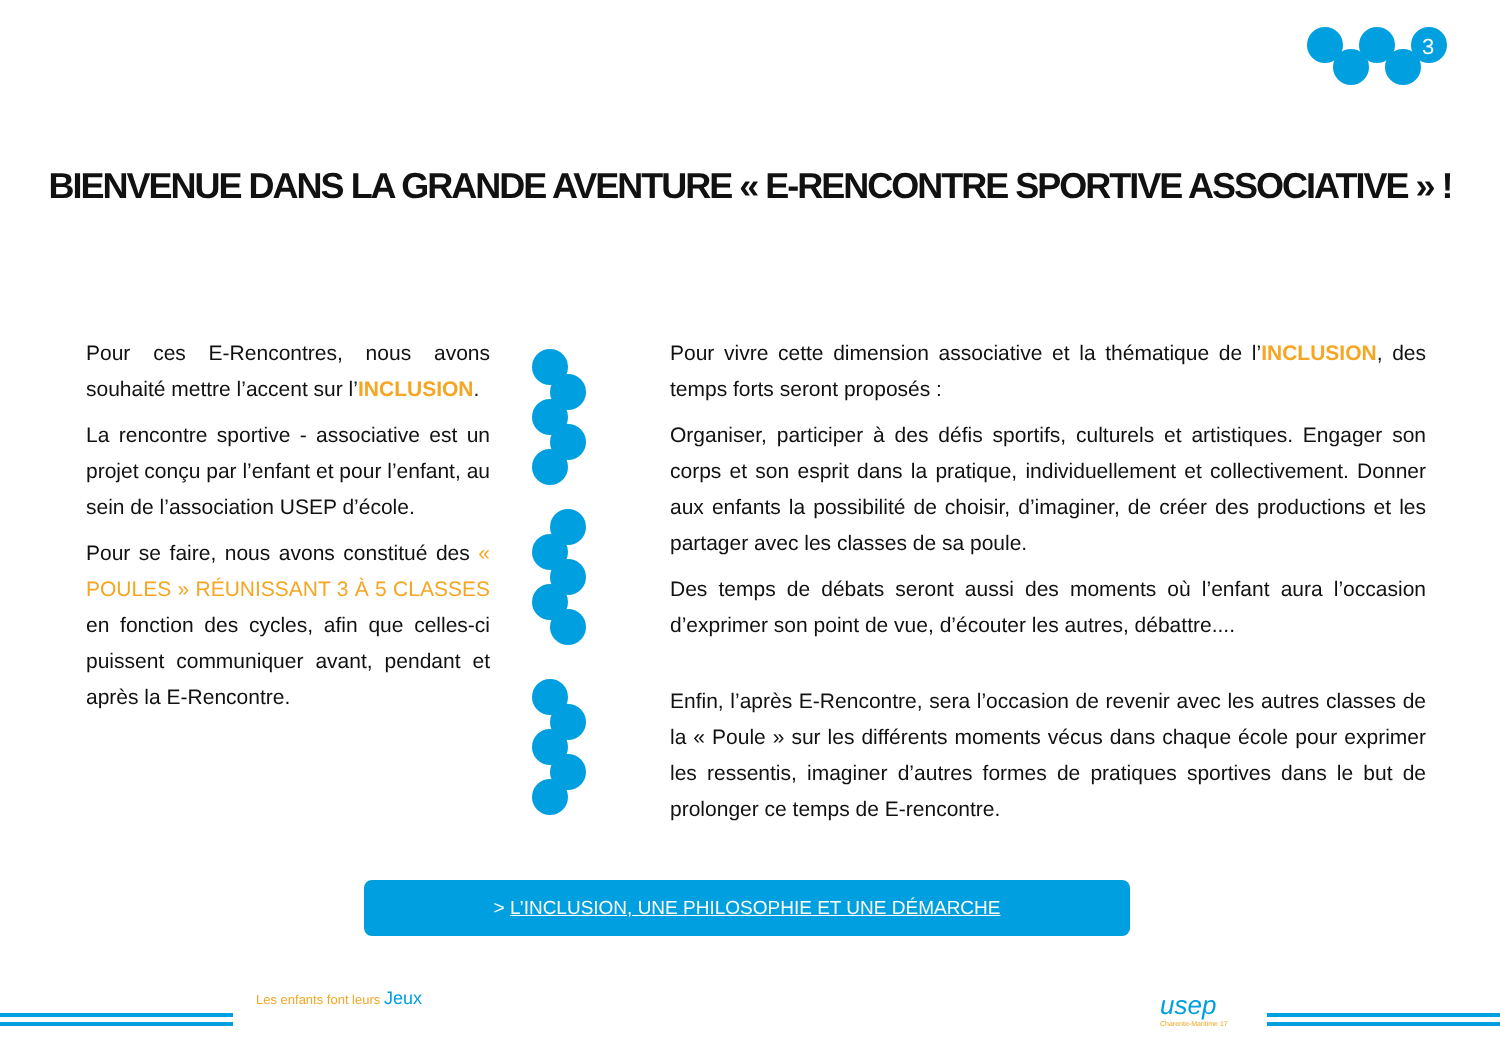3
BIENVENUE DANS LA GRANDE AVENTURE « E-RENCONTRE SPORTIVE ASSOCIATIVE » !
Pour ces E-Rencontres, nous avons souhaité mettre l’accent sur l’INCLUSION.
La rencontre sportive - associative est un projet conçu par l’enfant et pour l’enfant, au sein de l’association USEP d’école.
Pour se faire, nous avons constitué des « POULES » RÉUNISSANT 3 À 5 CLASSES en fonction des cycles, afin que celles-ci puissent communiquer avant, pendant et après la E-Rencontre.
Pour vivre cette dimension associative et la thématique de l’INCLUSION, des temps forts seront proposés :
Organiser, participer à des défis sportifs, culturels et artistiques. Engager son corps et son esprit dans la pratique, individuellement et collectivement. Donner aux enfants la possibilité de choisir, d’imaginer, de créer des productions et les partager avec les classes de sa poule.
Des temps de débats seront aussi des moments où l’enfant aura l’occasion d’exprimer son point de vue, d’écouter les autres, débattre....
Enfin, l’après E-Rencontre, sera l’occasion de revenir avec les autres classes de la « Poule » sur les différents moments vécus dans chaque école pour exprimer les ressentis, imaginer d’autres formes de pratiques sportives dans le but de prolonger ce temps de E-rencontre.
> L’INCLUSION, UNE PHILOSOPHIE ET UNE DÉMARCHE
Les enfants font leurs Jeux usep
Charente-Maritime 17